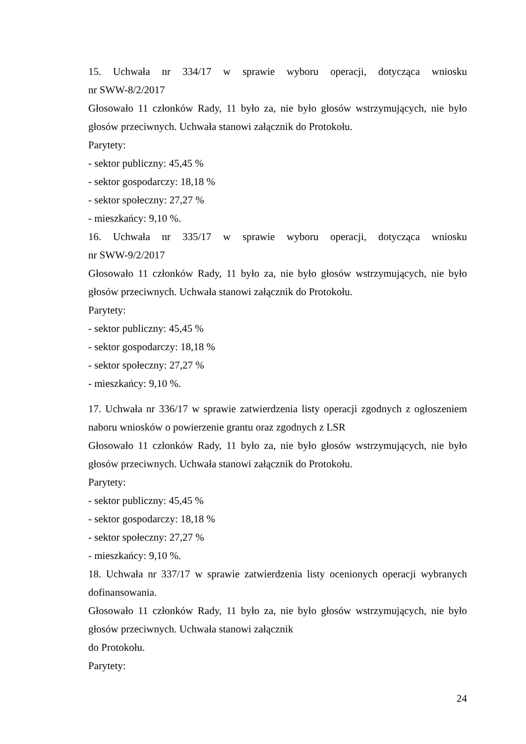15. Uchwała nr 334/17 w sprawie wyboru operacji, dotycząca wniosku
nr SWW-8/2/2017
Głosowało 11 członków Rady, 11 było za, nie było głosów wstrzymujących, nie było głosów przeciwnych. Uchwała stanowi załącznik do Protokołu.
Parytety:
- sektor publiczny: 45,45 %
- sektor gospodarczy: 18,18 %
- sektor społeczny: 27,27 %
- mieszkańcy: 9,10 %.
16. Uchwała nr 335/17 w sprawie wyboru operacji, dotycząca wniosku
nr SWW-9/2/2017
Głosowało 11 członków Rady, 11 było za, nie było głosów wstrzymujących, nie było głosów przeciwnych. Uchwała stanowi załącznik do Protokołu.
Parytety:
- sektor publiczny: 45,45 %
- sektor gospodarczy: 18,18 %
- sektor społeczny: 27,27 %
- mieszkańcy: 9,10 %.
17. Uchwała nr 336/17 w sprawie zatwierdzenia listy operacji zgodnych z ogłoszeniem naboru wniosków o powierzenie grantu oraz zgodnych z LSR
Głosowało 11 członków Rady, 11 było za, nie było głosów wstrzymujących, nie było głosów przeciwnych. Uchwała stanowi załącznik do Protokołu.
Parytety:
- sektor publiczny: 45,45 %
- sektor gospodarczy: 18,18 %
- sektor społeczny: 27,27 %
- mieszkańcy: 9,10 %.
18. Uchwała nr 337/17 w sprawie zatwierdzenia listy ocenionych operacji wybranych dofinansowania.
Głosowało 11 członków Rady, 11 było za, nie było głosów wstrzymujących, nie było głosów przeciwnych. Uchwała stanowi załącznik
do Protokołu.
Parytety:
24